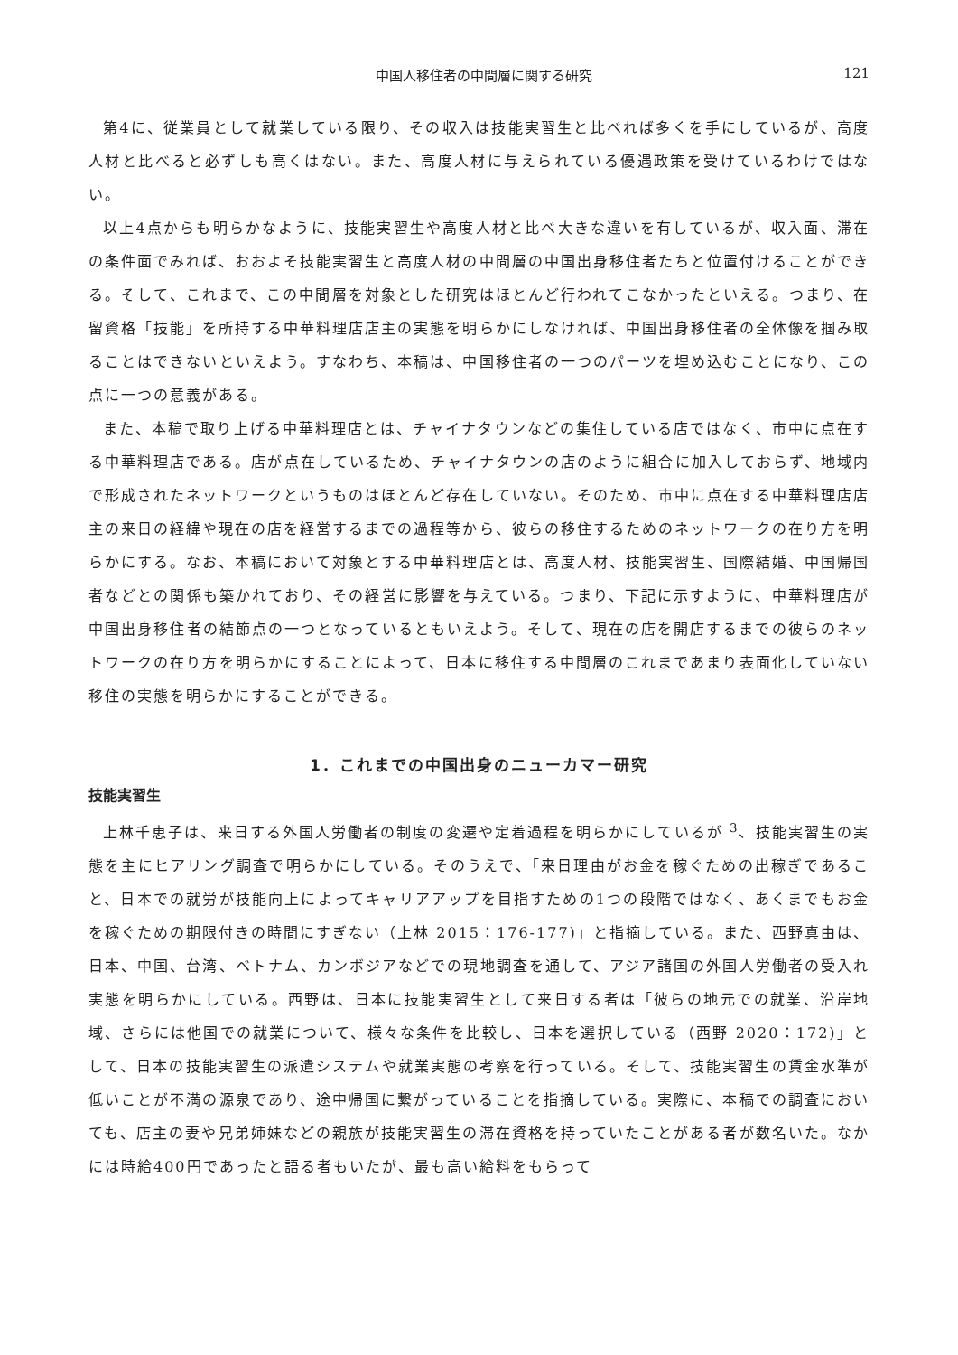中国人移住者の中間層に関する研究 121
第4に、従業員として就業している限り、その収入は技能実習生と比べれば多くを手にしているが、高度人材と比べると必ずしも高くはない。また、高度人材に与えられている優遇政策を受けているわけではない。
以上4点からも明らかなように、技能実習生や高度人材と比べ大きな違いを有しているが、収入面、滞在の条件面でみれば、おおよそ技能実習生と高度人材の中間層の中国出身移住者たちと位置付けることができる。そして、これまで、この中間層を対象とした研究はほとんど行われてこなかったといえる。つまり、在留資格「技能」を所持する中華料理店店主の実態を明らかにしなければ、中国出身移住者の全体像を掴み取ることはできないといえよう。すなわち、本稿は、中国移住者の一つのパーツを埋め込むことになり、この点に一つの意義がある。
また、本稿で取り上げる中華料理店とは、チャイナタウンなどの集住している店ではなく、市中に点在する中華料理店である。店が点在しているため、チャイナタウンの店のように組合に加入しておらず、地域内で形成されたネットワークというものはほとんど存在していない。そのため、市中に点在する中華料理店店主の来日の経緯や現在の店を経営するまでの過程等から、彼らの移住するためのネットワークの在り方を明らかにする。なお、本稿において対象とする中華料理店とは、高度人材、技能実習生、国際結婚、中国帰国者などとの関係も築かれており、その経営に影響を与えている。つまり、下記に示すように、中華料理店が中国出身移住者の結節点の一つとなっているともいえよう。そして、現在の店を開店するまでの彼らのネットワークの在り方を明らかにすることによって、日本に移住する中間層のこれまであまり表面化していない移住の実態を明らかにすることができる。
1．これまでの中国出身のニューカマー研究
技能実習生
上林千恵子は、来日する外国人労働者の制度の変遷や定着過程を明らかにしているが <sup>3</sup>、技能実習生の実態を主にヒアリング調査で明らかにしている。そのうえで、「来日理由がお金を稼ぐための出稼ぎであること、日本での就労が技能向上によってキャリアアップを目指すための1つの段階ではなく、あくまでもお金を稼ぐための期限付きの時間にすぎない（上林 2015：176-177)」と指摘している。また、西野真由は、日本、中国、台湾、ベトナム、カンボジアなどでの現地調査を通して、アジア諸国の外国人労働者の受入れ実態を明らかにしている。西野は、日本に技能実習生として来日する者は「彼らの地元での就業、沿岸地域、さらには他国での就業について、様々な条件を比較し、日本を選択している（西野 2020：172)」として、日本の技能実習生の派遣システムや就業実態の考察を行っている。そして、技能実習生の賃金水準が低いことが不満の源泉であり、途中帰国に繋がっていることを指摘している。実際に、本稿での調査においても、店主の妻や兄弟姉妹などの親族が技能実習生の滞在資格を持っていたことがある者が数名いた。なかには時給400円であったと語る者もいたが、最も高い給料をもらって